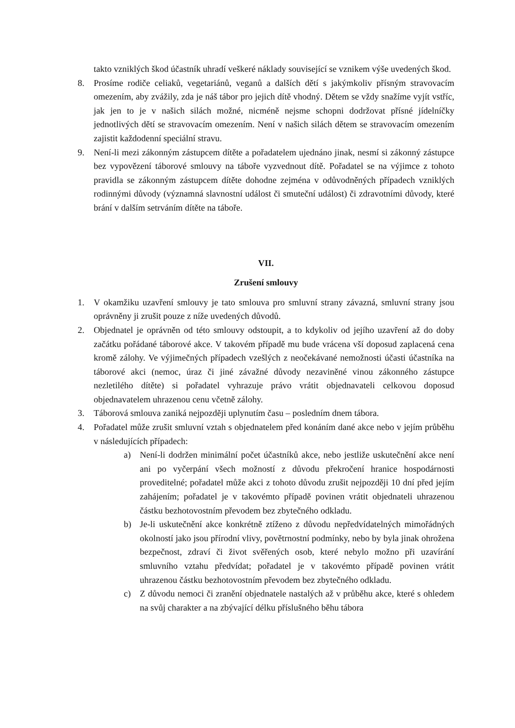takto vzniklých škod účastník uhradí veškeré náklady související se vznikem výše uvedených škod.
8. Prosíme rodiče celiaků, vegetariánů, veganů a dalších dětí s jakýmkoliv přísným stravovacím omezením, aby zvážily, zda je náš tábor pro jejich dítě vhodný. Dětem se vždy snažíme vyjít vstříc, jak jen to je v našich silách možné, nicméně nejsme schopni dodržovat přísné jídelníčky jednotlivých dětí se stravovacím omezením. Není v našich silách dětem se stravovacím omezením zajistit každodenní speciální stravu.
9. Není-li mezi zákonným zástupcem dítěte a pořadatelem ujednáno jinak, nesmí si zákonný zástupce bez vypovězení táborové smlouvy na táboře vyzvednout dítě. Pořadatel se na výjimce z tohoto pravidla se zákonným zástupcem dítěte dohodne zejména v odůvodněných případech vzniklých rodinnými důvody (významná slavnostní událost či smuteční událost) či zdravotními důvody, které brání v dalším setrváním dítěte na táboře.
VII.
Zrušení smlouvy
1. V okamžiku uzavření smlouvy je tato smlouva pro smluvní strany závazná, smluvní strany jsou oprávněny ji zrušit pouze z níže uvedených důvodů.
2. Objednatel je oprávněn od této smlouvy odstoupit, a to kdykoliv od jejího uzavření až do doby začátku pořádané táborové akce. V takovém případě mu bude vrácena vší doposud zaplacená cena kromě zálohy. Ve výjimečných případech vzešlých z neočekávané nemožnosti účasti účastníka na táborové akci (nemoc, úraz či jiné závažné důvody nezaviněné vinou zákonného zástupce nezletilého dítěte) si pořadatel vyhrazuje právo vrátit objednavateli celkovou doposud objednavatelem uhrazenou cenu včetně zálohy.
3. Táborová smlouva zaniká nejpozději uplynutím času – posledním dnem tábora.
4. Pořadatel může zrušit smluvní vztah s objednatelem před konáním dané akce nebo v jejím průběhu v následujících případech:
a) Není-li dodržen minimální počet účastníků akce, nebo jestliže uskutečnění akce není ani po vyčerpání všech možností z důvodu překročení hranice hospodárnosti proveditelné; pořadatel může akci z tohoto důvodu zrušit nejpozději 10 dní před jejím zahájením; pořadatel je v takovémto případě povinen vrátit objednateli uhrazenou částku bezhotovostním převodem bez zbytečného odkladu.
b) Je-li uskutečnění akce konkrétně ztíženo z důvodu nepředvídatelných mimořádných okolností jako jsou přírodní vlivy, povětrnostní podmínky, nebo by byla jinak ohrožena bezpečnost, zdraví či život svěřených osob, které nebylo možno při uzavírání smluvního vztahu předvídat; pořadatel je v takovémto případě povinen vrátit uhrazenou částku bezhotovostním převodem bez zbytečného odkladu.
c) Z důvodu nemoci či zranění objednatele nastalých až v průběhu akce, které s ohledem na svůj charakter a na zbývající délku příslušného běhu tábora